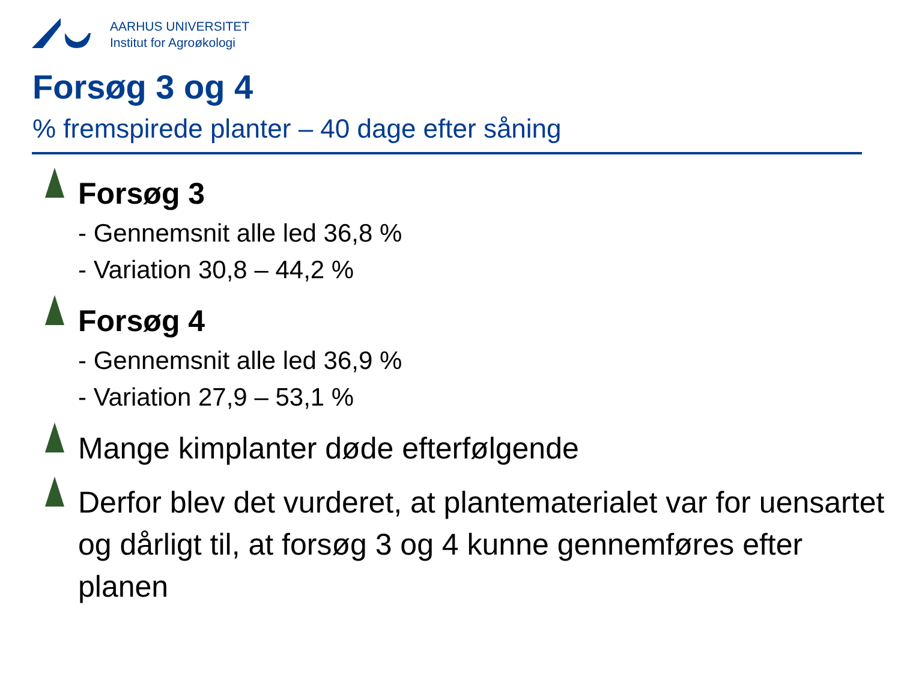AARHUS UNIVERSITET
Institut for Agroøkologi
Forsøg 3 og 4
% fremspirede planter – 40 dage efter såning
Forsøg 3
- Gennemsnit alle led 36,8 %
- Variation 30,8 – 44,2 %
Forsøg 4
- Gennemsnit alle led 36,9 %
- Variation 27,9 – 53,1 %
Mange kimplanter døde efterfølgende
Derfor blev det vurderet, at plantematerialet var for uensartet og dårligt til, at forsøg 3 og 4 kunne gennemføres efter planen